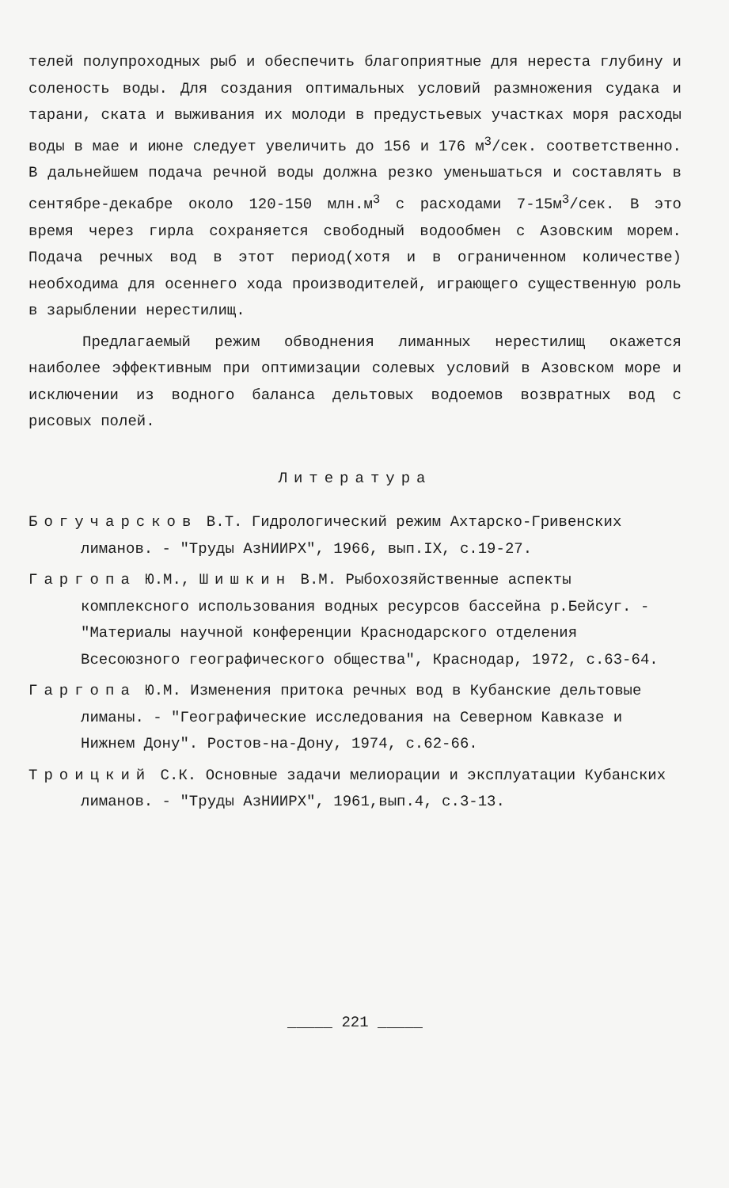телей полупроходных рыб и обеспечить благоприятные для нереста глубину и соленость воды. Для создания оптимальных условий размножения судака и тарани, ската и выживания их молоди в предустьевых участках моря расходы воды в мае и июне следует увеличить до 156 и 176 м<sup>3</sup>/сек. соответственно. В дальнейшем подача речной воды должна резко уменьшаться и составлять в сентябре-декабре около 120-150 млн.м<sup>3</sup> с расходами 7-15м<sup>3</sup>/сек. В это время через гирла сохраняется свободный водообмен с Азовским морем. Подача речных вод в этот период(хотя и в ограниченном количестве) необходима для осеннего хода производителей, играющего существенную роль в зарыблении нерестилищ.
Предлагаемый режим обводнения лиманных нерестилищ окажется наиболее эффективным при оптимизации солевых условий в Азовском море и исключении из водного баланса дельтовых водоемов возвратных вод с рисовых полей.
Литература
Богучарсков В.Т. Гидрологический режим Ахтарско-Гривенских лиманов. - "Труды АзНИИРХ", 1966, вып.IX, с.19-27.
Гаргопа Ю.М., Шишкин В.М. Рыбохозяйственные аспекты комплексного использования водных ресурсов бассейна р.Бейсуг. - "Материалы научной конференции Краснодарского отделения Всесоюзного географического общества", Краснодар, 1972, с.63-64.
Гаргопа Ю.М. Изменения притока речных вод в Кубанские дельтовые лиманы. - "Географические исследования на Северном Кавказе и Нижнем Дону". Ростов-на-Дону, 1974, с.62-66.
Троицкий С.К. Основные задачи мелиорации и эксплуатации Кубанских лиманов. - "Труды АзНИИРХ", 1961,вып.4, с.3-13.
_____ 221 _____